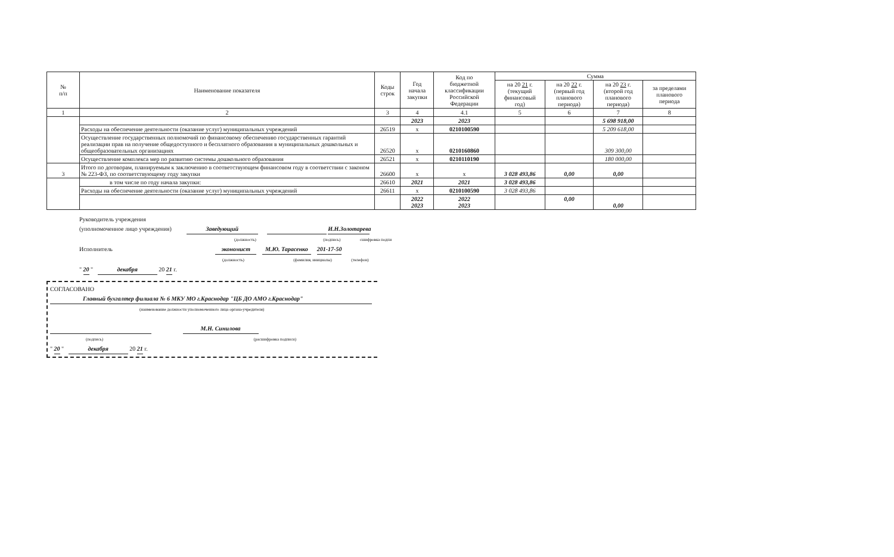| № п/п | Наименование показателя | Коды строк | Год начала закупки | Код по бюджетной классификации Российской Федерации | Сумма | | | |
| --- | --- | --- | --- | --- | --- | --- | --- | --- |
| | | | | | на 20 21 г. (текущий финансовый год) | на 20 22 г. (первый год планового периода) | на 20 23 г. (второй год планового периода) | за пределами планового периода |
| 1 | 2 | 3 | 4 | 4.1 | 5 | 6 | 7 | 8 |
| | | | 2023 | 2023 | | | 5 698 918,00 | |
| | Расходы на обеспечение деятельности (оказание услуг) муниципальных учреждений | 26519 | x | 0210100590 | | | 5 209 618,00 | |
| | Осуществление государственных полномочий по финансовому обеспечению государственных гарантий реализации прав на получение общедоступного и бесплатного образования в муниципальных дошкольных и общеобразовательных организациях | 26520 | x | 0210160860 | | | 309 300,00 | |
| | Осуществление комплекса мер по развитию системы дошкольного образования | 26521 | x | 0210110190 | | | 180 000,00 | |
| 3 | Итого по договорам, планируемым к заключению в соответствующем финансовом году в соответствии с законом № 223-ФЗ, по соответствующему году закупки | 26600 | x | x | 3 028 493,86 | 0,00 | 0,00 | |
| | в том числе по году начала закупки: | 26610 | 2021 | 2021 | 3 028 493,86 | | | |
| | Расходы на обеспечение деятельности (оказание услуг) муниципальных учреждений | 26611 | x | 0210100590 | 3 028 493,86 | | | |
| | | | 2022 2023 | 2022 2023 | | 0,00 | 0,00 | |
Руководитель учреждения
(уполномоченное лицо учреждения) Заведующий И.Н.Золотарева
(должность) (подпись) сшифровка подпи
Исполнитель экономист М.Ю. Тарасенко 201-17-50
(должность) (фамилия, инициалы) (телефон)
" 20 " декабря 20 21 г.
СОГЛАСОВАНО
Главный бухгалтер филиала № 6 МКУ МО г.Краснодар "ЦБ ДО АМО г.Краснодар"
(наименование должности уполномоченного лица органа-учредителя)
М.Н. Синилова
(подпись) (расшифровка подписи)
" 20 " декабря 20 21 г.